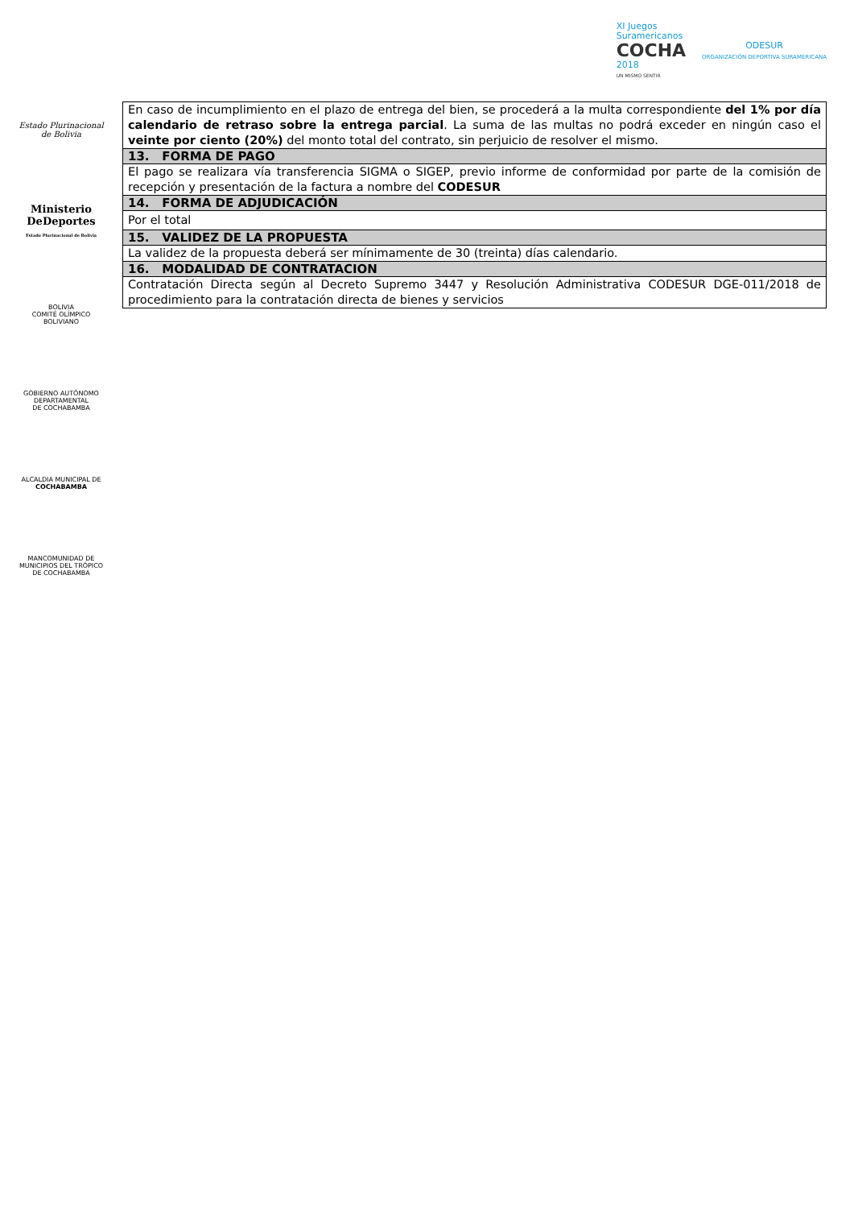Estado Plurinacional
de Bolivia
Ministerio
DeDeportes
Estado Plurinacional de Bolivia
BOLIVIA
COMITÉ OLÍMPICO
BOLIVIANO
GOBIERNO AUTÓNOMO
DEPARTAMENTAL
DE COCHABAMBA
ALCALDIA MUNICIPAL DE
COCHABAMBA
MANCOMUNIDAD DE
MUNICIPIOS DEL TRÓPICO
DE COCHABAMBA
XI Juegos
Suramericanos
COCHA
2018
UN MISMO SENTIR
ODESUR
ORGANIZACIÓN DEPORTIVA SURAMERICANA
| En caso de incumplimiento en el plazo de entrega del bien, se procederá a la multa correspondiente del 1% por día calendario de retraso sobre la entrega parcial . La suma de las multas no podrá exceder en ningún caso el veinte por ciento (20%) del monto total del contrato, sin perjuicio de resolver el mismo. |
| 13. FORMA DE PAGO |
| El pago se realizara vía transferencia SIGMA o SIGEP, previo informe de conformidad por parte de la comisión de recepción y presentación de la factura a nombre del CODESUR |
| 14. FORMA DE ADJUDICACIÓN |
| Por el total |
| 15. VALIDEZ DE LA PROPUESTA |
| La validez de la propuesta deberá ser mínimamente de 30 (treinta) días calendario. |
| 16. MODALIDAD DE CONTRATACION |
| Contratación Directa según al Decreto Supremo 3447 y Resolución Administrativa CODESUR DGE-011/2018 de procedimiento para la contratación directa de bienes y servicios |